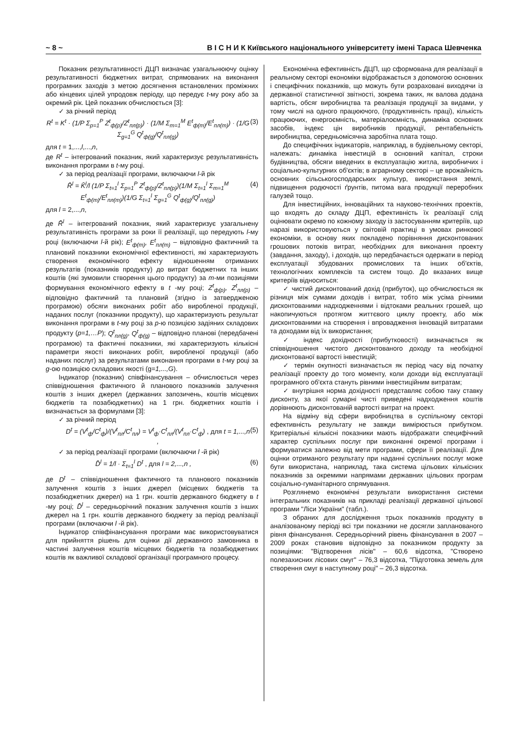~ 8 ~ В І С Н И К Київського національного університету імені Тараса Шевченка
Показник результативності ДЦП визначає узагальнюючу оцінку результативності бюджетних витрат, спрямованих на виконання програмних заходів з метою досягнення встановлених проміжних або кінцевих цілей упродовж періоду, що передує t-му року або за окремий рік. Цей показник обчислюється [3]:
✓ за річний період
R<sup>t</sup> = K<sup>t</sup> · (1/P Σ<sub>p=1</sub><sup>P</sup> Z<sup>t</sup><sub>ф(p)</sub>/Z<sup>t</sup><sub>пл(p)</sub>) · (1/M Σ<sub>m=1</sub><sup>M</sup> E<sup>t</sup><sub>ф(m)</sub>/E<sup>t</sup><sub>пл(m)</sub>) · (1/G Σ<sub>g=1</sub><sup>G</sup> Q<sup>t</sup><sub>ф(g)</sub>/Q<sup>t</sup><sub>пл(g)</sub>) (3)
для t = 1,...,l,...,n,
де R<sup>t</sup> – інтегрований показник, який характеризує результативність виконання програми в t-му році.
✓ за період реалізації програми, включаючи l-й рік
R̄<sup>l</sup> = K̄<sup>l</sup>/l (1/P Σ<sub>t=1</sub><sup>l</sup> Σ<sub>p=1</sub><sup>P</sup> Z<sup>t</sup><sub>ф(p)</sub>/Z<sup>t</sup><sub>пл(p)</sub>)(1/M Σ<sub>t=1</sub><sup>l</sup> Σ<sub>m=1</sub><sup>M</sup> E<sup>t</sup><sub>ф(m)</sub>/E<sup>t</sup><sub>пл(m)</sub>)(1/G Σ<sub>t=1</sub><sup>l</sup> Σ<sub>g=1</sub><sup>G</sup> Q<sup>t</sup><sub>ф(g)</sub>/Q<sup>t</sup><sub>пл(g)</sub>) (4)
для l = 2,...,n,
де R̄<sup>l</sup> – інтегрований показник, який характеризує узагальнену результативність програми за роки її реалізації, що передують l-му році (включаючи l-й рік); E<sup>t</sup><sub>ф(m)</sub>, E<sup>t</sup><sub>пл(m)</sub> – відповідно фактичний та плановий показники економічної ефективності, які характеризують створення економічного ефекту відношенням отриманих результатів (показників продукту) до витрат бюджетних та інших коштів (які зумовили створення цього продукту) за m-ми позиціями формування економічного ефекту в t -му році; Z<sup>t</sup><sub>ф(p)</sub>, Z<sup>t</sup><sub>пл(p)</sub> – відповідно фактичний та плановий (згідно із затвердженою програмою) обсяги виконаних робіт або виробленої продукції, наданих послуг (показники продукту), що характеризують результат виконання програми в t-му році за p-ю позицією задіяних складових продукту (p=1,…P); Q<sup>t</sup><sub>пл(g)</sub>, Q<sup>t</sup><sub>ф(g)</sub> – відповідно планові (передбачені програмою) та фактичні показники, які характеризують кількісні параметри якості виконаних робіт, виробленої продукції (або наданих послуг) за результатами виконання програми в t-му році за g-ою позицією складових якості (g=1,...,G).
Індикатор (показник) співфінансування – обчислюється через співвідношення фактичного й планового показників залучення коштів з інших джерел (державних запозичень, коштів місцевих бюджетів та позабюджетних) на 1 грн. бюджетних коштів і визначається за формулами [3]:
✓ за річний період
D<sup>t</sup> = (V<sup>t</sup><sub>ф</sub>/C<sup>t</sup><sub>ф</sub>)/(V<sup>t</sup><sub>пл</sub>/C<sup>t</sup><sub>пл</sub>) = V<sup>t</sup><sub>ф</sub>·C<sup>t</sup><sub>пл</sub>/(V<sup>t</sup><sub>пл</sub>·C<sup>t</sup><sub>ф</sub>) , для t = 1,...,n , (5)
✓ за період реалізації програми (включаючи l -й рік)
D̄<sup>l</sup> = 1/l · Σ<sub>t=1</sub><sup>l</sup> D<sup>t</sup> , для l = 2,...,n , (6)
де D<sup>t</sup> – співвідношення фактичного та планового показників залучення коштів з інших джерел (місцевих бюджетів та позабюджетних джерел) на 1 грн. коштів державного бюджету в t -му році; D̄<sup>l</sup> – середньорічний показник залучення коштів з інших джерел на 1 грн. коштів державного бюджету за період реалізації програми (включаючи l -й рік).
Індикатор співфінансування програми має використовуватися для прийняття рішень для оцінки дії державного замовника в частині залучення коштів місцевих бюджетів та позабюджетних коштів як важливої складової організації програмного процесу.
Економічна ефективність ДЦП, що сформована для реалізації в реальному секторі економіки відображається з допомогою основних і специфічних показників, що можуть бути розраховані виходячи із державної статистичної звітності, зокрема таких, як валова додана вартість, обсяг виробництва та реалізація продукції за видами, у тому числі на одного працюючого, (продуктивність праці), кількість працюючих, енергоємність, матеріалоємність, динаміка основних засобів, індекс цін виробників продукції, рентабельність виробництва, середньомісячна заробітна плата тощо.
До специфічних індикаторів, наприклад, в будівельному секторі, належать: динаміка інвестицій в основний капітал, строки будівництва, обсяги введених в експлуатацію житла, виробничих і соціально-культурних об'єктів; в аграрному секторі – це врожайність основних сільськогосподарських культур, використання землі, підвищення родючості ґрунтів, питома вага продукції переробних галузей тощо.
Для інвестиційних, інноваційних та науково-технічних проектів, що входять до складу ДЦП, ефективність їх реалізації слід оцінювати окремо по кожному заходу із застосуванням критеріїв, що наразі використовуються у світовій практиці в умовах ринкової економіки, в основу яких покладено порівняння дисконтованих грошових потоків витрат, необхідних для виконання проекту (завдання, заходу), і доходів, що передбачається одержати в період експлуатації збудованих промислових та інших об'єктів, технологічних комплексів та систем тощо. До вказаних вище критеріїв відноситься:
✓ чистий дисконтований дохід (прибуток), що обчислюється як різниця між сумами доходів і витрат, тобто між усіма річними дисконтованими надходженнями і відтоками реальних грошей, що накопичуються протягом життєвого циклу проекту, або між дисконтованими на створення і впровадження інновацій витратами та доходами від їх використання;
✓ індекс дохідності (прибутковості) визначається як співвідношення чистого дисконтованого доходу та необхідної дисконтованої вартості інвестицій;
✓ термін окупності визначається як період часу від початку реалізації проекту до того моменту, коли доходи від експлуатації програмного об'єкта стануть рівними інвестиційним витратам;
✓ внутрішня норма дохідності представляє собою таку ставку дисконту, за якої сумарні чисті приведені надходження коштів дорівнюють дисконтованій вартості витрат на проект.
На відміну від сфери виробництва в суспільному секторі ефективність результату не завжди вимірюється прибутком. Критеріальні кількісні показники мають відображати специфічний характер суспільних послуг при виконанні окремої програми і формуватися залежно від мети програми, сфери її реалізації. Для оцінки отриманого результату при наданні суспільних послуг може бути використана, наприклад, така система цільових кількісних показників за окремими напрямами державних цільових програм соціально-гуманітарного спрямування.
Розглянемо економічні результати використання системи інтегральних показників на прикладі реалізації державної цільової програми "Ліси України" (табл.).
З обраних для дослідження трьох показників продукту в аналізованому періоді всі три показники не досягли запланованого рівня фінансування. Середньорічний рівень фінансування в 2007 – 2009 роках становив відповідно за показником продукту за позиціями: "Відтворення лісів" – 60,6 відсотка, "Створено полезахисних лісових смуг" – 76,3 відсотка, "Підготовка земель для створення смуг в наступному році" – 26,3 відсотка.